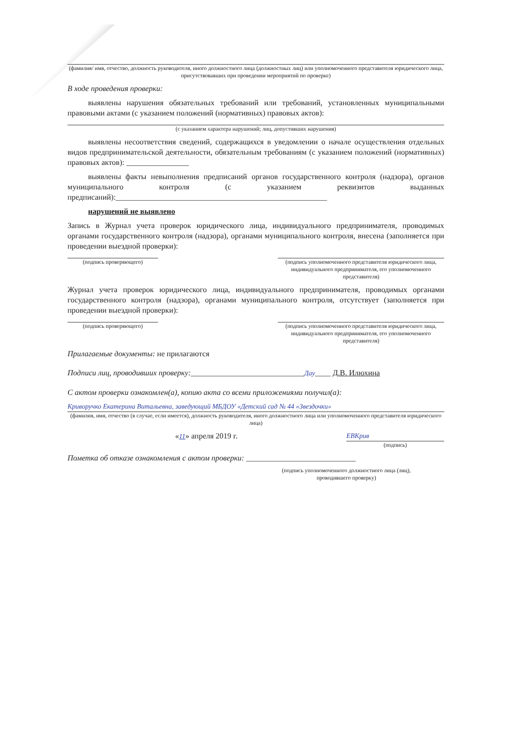(фамилия/ имя, отчество, должность руководителя, иного должностного лица (должностных лиц) или уполномоченного представителя юридического лица, присутствовавших при проведении мероприятий по проверке)
В ходе проведения проверки:
выявлены нарушения обязательных требований или требований, установленных муниципальными правовыми актами (с указанием положений (нормативных) правовых актов):
(с указанием характера нарушений; лиц, допустивших нарушения)
выявлены несоответствия сведений, содержащихся в уведомлении о начале осуществления отдельных видов предпринимательской деятельности, обязательным требованиям (с указанием положений (нормативных) правовых актов): ________________
выявлены факты невыполнения предписаний органов государственного контроля (надзора), органов муниципального контроля (с указанием реквизитов выданных предписаний):______________________________________________________
нарушений не выявлено
Запись в Журнал учета проверок юридического лица, индивидуального предпринимателя, проводимых органами государственного контроля (надзора), органами муниципального контроля, внесена (заполняется при проведении выездной проверки):
(подпись проверяющего)
(подпись уполномоченного представителя юридического лица, индивидуального предпринимателя, его уполномоченного представителя)
Журнал учета проверок юридического лица, индивидуального предпринимателя, проводимых органами государственного контроля (надзора), органами муниципального контроля, отсутствует (заполняется при проведении выездной проверки):
(подпись проверяющего)
(подпись уполномоченного представителя юридического лица, индивидуального предпринимателя, его уполномоченного представителя)
Прилагаемые документы: не прилагаются
Подписи лиц, проводивших проверку:_____________________________Дау____ Д.В. Илюхина
С актом проверки ознакомлен(а), копию акта со всеми приложениями получил(а):
Криворучко Екатерина Витальевна, заведующий МБДОУ «Детский сад № 44 «Звездочки»
(фамилия, имя, отчество (в случае, если имеется), должность руководителя, иного должностного лица или уполномоченного представителя юридического лица)
«11» апреля 2019 г. ЕВКрив
(подпись)
Пометка об отказе ознакомления с актом проверки: ____________________________
(подпись уполномоченного должностного лица (лиц), проводившего проверку)